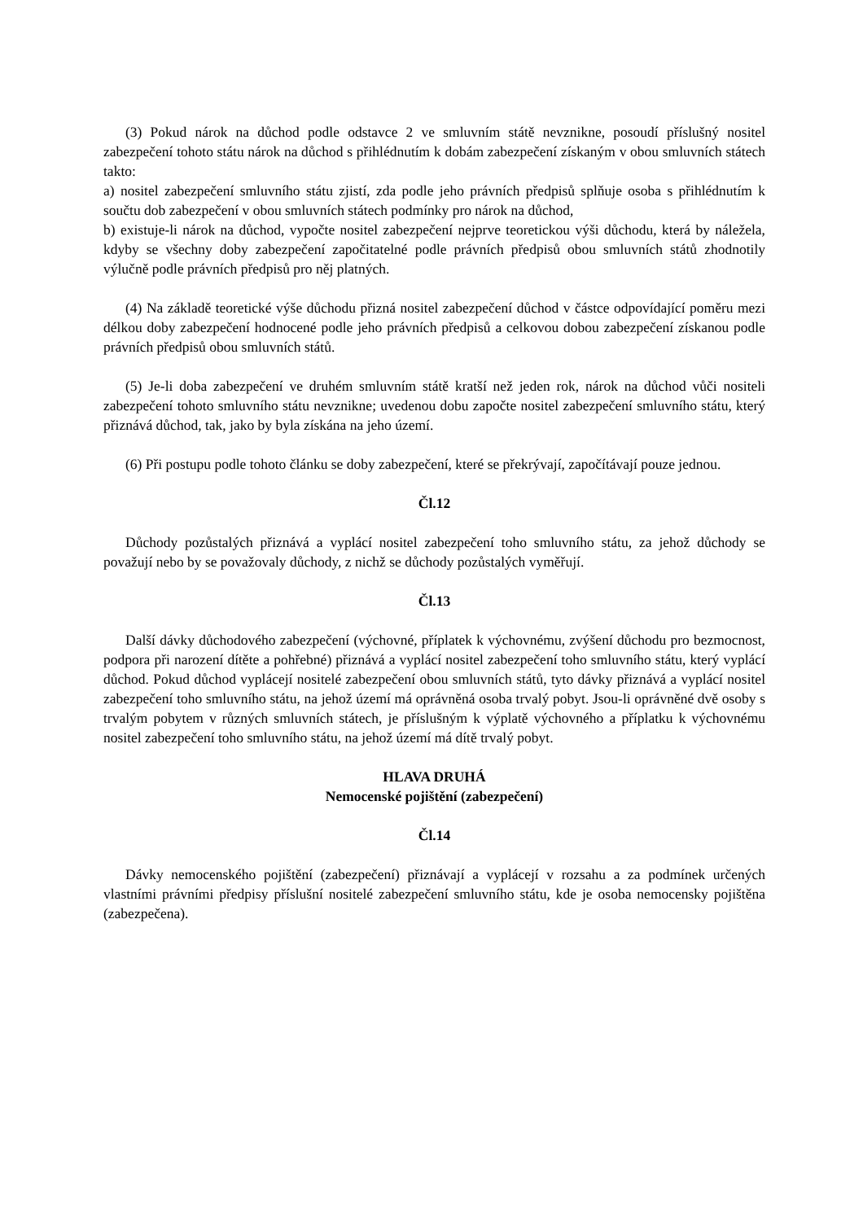(3) Pokud nárok na důchod podle odstavce 2 ve smluvním státě nevznikne, posoudí příslušný nositel zabezpečení tohoto státu nárok na důchod s přihlédnutím k dobám zabezpečení získaným v obou smluvních státech takto:
a) nositel zabezpečení smluvního státu zjistí, zda podle jeho právních předpisů splňuje osoba s přihlédnutím k součtu dob zabezpečení v obou smluvních státech podmínky pro nárok na důchod,
b) existuje-li nárok na důchod, vypočte nositel zabezpečení nejprve teoretickou výši důchodu, která by náležela, kdyby se všechny doby zabezpečení započitatelné podle právních předpisů obou smluvních států zhodnotily výlučně podle právních předpisů pro něj platných.
(4) Na základě teoretické výše důchodu přizná nositel zabezpečení důchod v částce odpovídající poměru mezi délkou doby zabezpečení hodnocené podle jeho právních předpisů a celkovou dobou zabezpečení získanou podle právních předpisů obou smluvních států.
(5) Je-li doba zabezpečení ve druhém smluvním státě kratší než jeden rok, nárok na důchod vůči nositeli zabezpečení tohoto smluvního státu nevznikne; uvedenou dobu započte nositel zabezpečení smluvního státu, který přiznává důchod, tak, jako by byla získána na jeho území.
(6) Při postupu podle tohoto článku se doby zabezpečení, které se překrývají, započítávají pouze jednou.
Čl.12
Důchody pozůstalých přiznává a vyplácí nositel zabezpečení toho smluvního státu, za jehož důchody se považují nebo by se považovaly důchody, z nichž se důchody pozůstalých vyměřují.
Čl.13
Další dávky důchodového zabezpečení (výchovné, příplatek k výchovnému, zvýšení důchodu pro bezmocnost, podpora při narození dítěte a pohřebné) přiznává a vyplácí nositel zabezpečení toho smluvního státu, který vyplácí důchod. Pokud důchod vyplácejí nositelé zabezpečení obou smluvních států, tyto dávky přiznává a vyplácí nositel zabezpečení toho smluvního státu, na jehož území má oprávněná osoba trvalý pobyt. Jsou-li oprávněné dvě osoby s trvalým pobytem v různých smluvních státech, je příslušným k výplatě výchovného a příplatku k výchovnému nositel zabezpečení toho smluvního státu, na jehož území má dítě trvalý pobyt.
HLAVA DRUHÁ
Nemocenské pojištění (zabezpečení)
Čl.14
Dávky nemocenského pojištění (zabezpečení) přiznávají a vyplácejí v rozsahu a za podmínek určených vlastními právními předpisy příslušní nositelé zabezpečení smluvního státu, kde je osoba nemocensky pojištěna (zabezpečena).